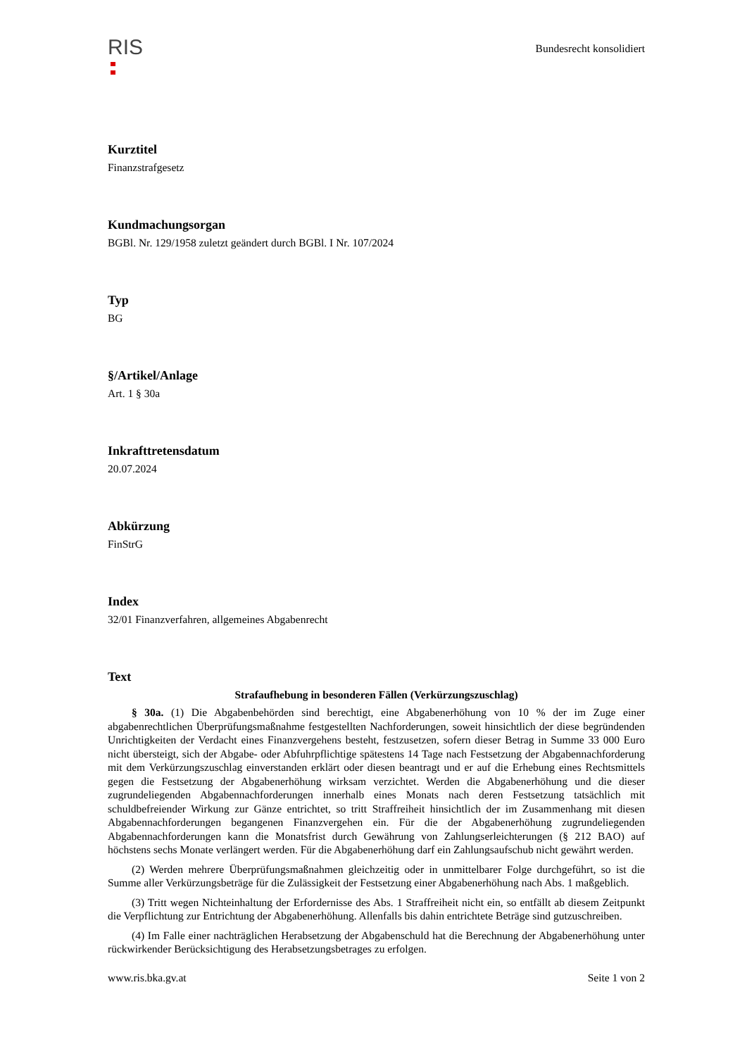RIS
Bundesrecht konsolidiert
Kurztitel
Finanzstrafgesetz
Kundmachungsorgan
BGBl. Nr. 129/1958 zuletzt geändert durch BGBl. I Nr. 107/2024
Typ
BG
§/Artikel/Anlage
Art. 1 § 30a
Inkrafttretensdatum
20.07.2024
Abkürzung
FinStrG
Index
32/01 Finanzverfahren, allgemeines Abgabenrecht
Text
Strafaufhebung in besonderen Fällen (Verkürzungszuschlag)
§ 30a. (1) Die Abgabenbehörden sind berechtigt, eine Abgabenerhöhung von 10 % der im Zuge einer abgabenrechtlichen Überprüfungsmaßnahme festgestellten Nachforderungen, soweit hinsichtlich der diese begründenden Unrichtigkeiten der Verdacht eines Finanzvergehens besteht, festzusetzen, sofern dieser Betrag in Summe 33 000 Euro nicht übersteigt, sich der Abgabe- oder Abfuhrpflichtige spätestens 14 Tage nach Festsetzung der Abgabennachforderung mit dem Verkürzungszuschlag einverstanden erklärt oder diesen beantragt und er auf die Erhebung eines Rechtsmittels gegen die Festsetzung der Abgabenerhöhung wirksam verzichtet. Werden die Abgabenerhöhung und die dieser zugrundeliegenden Abgabennachforderungen innerhalb eines Monats nach deren Festsetzung tatsächlich mit schuldbefreiender Wirkung zur Gänze entrichtet, so tritt Straffreiheit hinsichtlich der im Zusammenhang mit diesen Abgabennachforderungen begangenen Finanzvergehen ein. Für die der Abgabenerhöhung zugrundeliegenden Abgabennachforderungen kann die Monatsfrist durch Gewährung von Zahlungserleichterungen (§ 212 BAO) auf höchstens sechs Monate verlängert werden. Für die Abgabenerhöhung darf ein Zahlungsaufschub nicht gewährt werden.
(2) Werden mehrere Überprüfungsmaßnahmen gleichzeitig oder in unmittelbarer Folge durchgeführt, so ist die Summe aller Verkürzungsbeträge für die Zulässigkeit der Festsetzung einer Abgabenerhöhung nach Abs. 1 maßgeblich.
(3) Tritt wegen Nichteinhaltung der Erfordernisse des Abs. 1 Straffreiheit nicht ein, so entfällt ab diesem Zeitpunkt die Verpflichtung zur Entrichtung der Abgabenerhöhung. Allenfalls bis dahin entrichtete Beträge sind gutzuschreiben.
(4) Im Falle einer nachträglichen Herabsetzung der Abgabenschuld hat die Berechnung der Abgabenerhöhung unter rückwirkender Berücksichtigung des Herabsetzungsbetrages zu erfolgen.
www.ris.bka.gv.at Seite 1 von 2